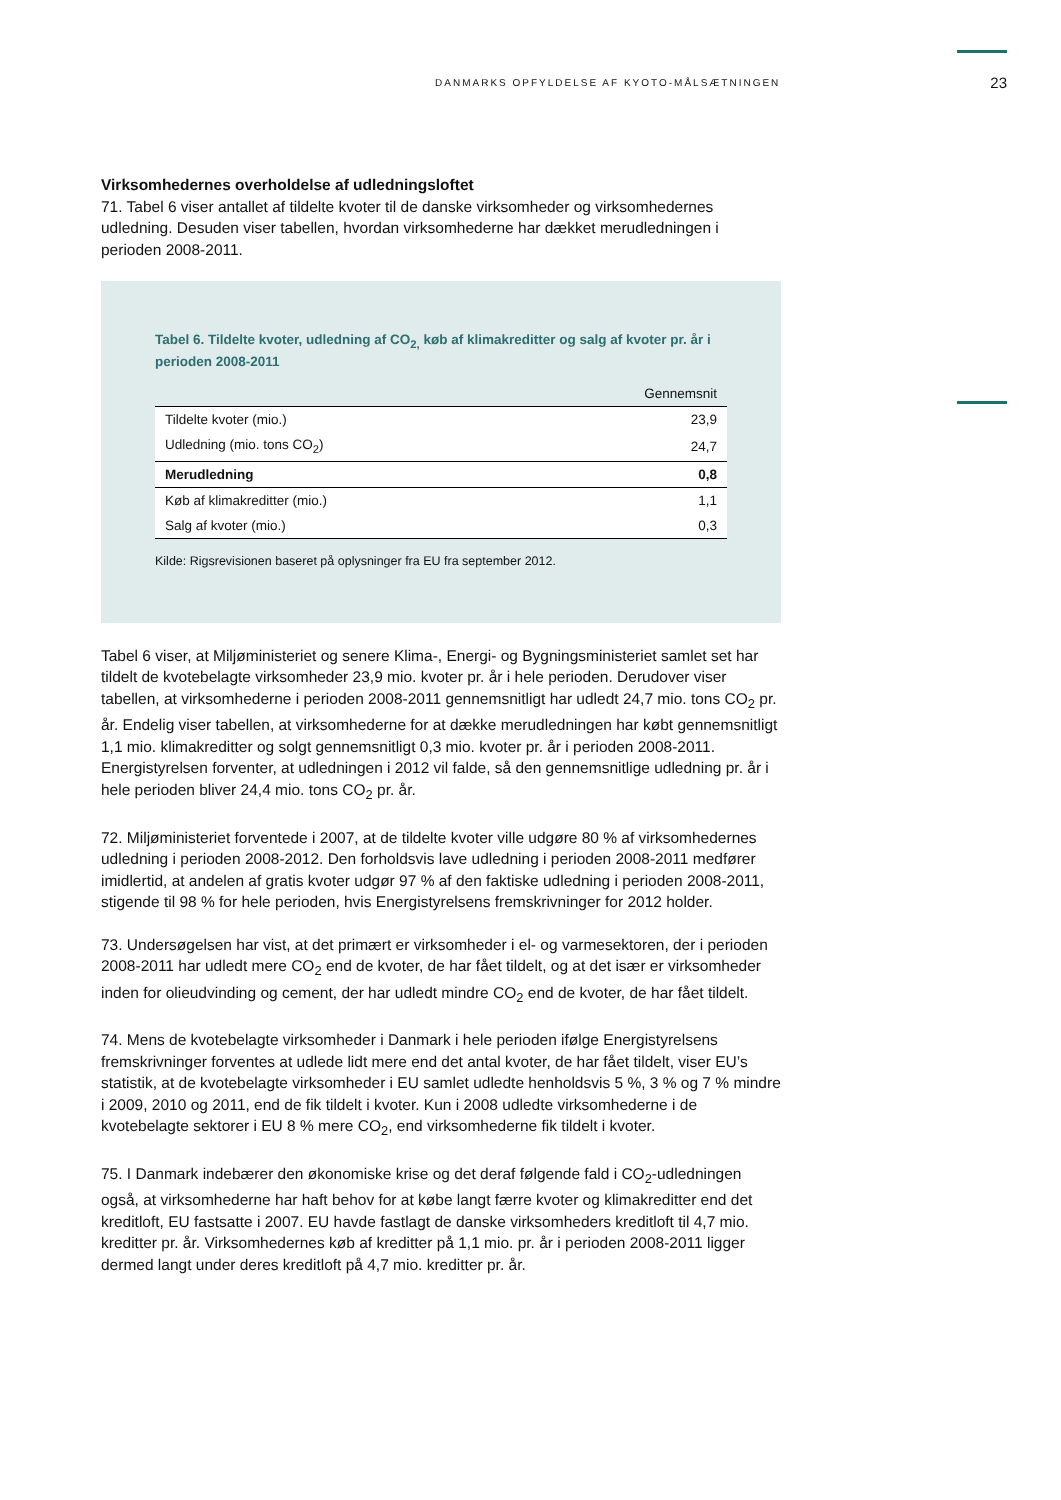DANMARKS OPFYLDELSE AF KYOTO-MÅLSÆTNINGEN 23
Virksomhedernes overholdelse af udledningsloftet
71. Tabel 6 viser antallet af tildelte kvoter til de danske virksomheder og virksomhedernes udledning. Desuden viser tabellen, hvordan virksomhederne har dækket merudledningen i perioden 2008-2011.
Tabel 6. Tildelte kvoter, udledning af CO<sub>2,</sub> køb af klimakreditter og salg af kvoter pr. år i perioden 2008-2011
| | Gennemsnit |
| --- | --- |
| Tildelte kvoter (mio.) | 23,9 |
| Udledning (mio. tons CO<sub>2</sub>) | 24,7 |
| Merudledning | 0,8 |
| Køb af klimakreditter (mio.) | 1,1 |
| Salg af kvoter (mio.) | 0,3 |
Kilde: Rigsrevisionen baseret på oplysninger fra EU fra september 2012.
Tabel 6 viser, at Miljøministeriet og senere Klima-, Energi- og Bygningsministeriet samlet set har tildelt de kvotebelagte virksomheder 23,9 mio. kvoter pr. år i hele perioden. Derudover viser tabellen, at virksomhederne i perioden 2008-2011 gennemsnitligt har udledt 24,7 mio. tons CO<sub>2</sub> pr. år. Endelig viser tabellen, at virksomhederne for at dække merudledningen har købt gennemsnitligt 1,1 mio. klimakreditter og solgt gennemsnitligt 0,3 mio. kvoter pr. år i perioden 2008-2011. Energistyrelsen forventer, at udledningen i 2012 vil falde, så den gennemsnitlige udledning pr. år i hele perioden bliver 24,4 mio. tons CO<sub>2</sub> pr. år.
72. Miljøministeriet forventede i 2007, at de tildelte kvoter ville udgøre 80 % af virksomhedernes udledning i perioden 2008-2012. Den forholdsvis lave udledning i perioden 2008-2011 medfører imidlertid, at andelen af gratis kvoter udgør 97 % af den faktiske udledning i perioden 2008-2011, stigende til 98 % for hele perioden, hvis Energistyrelsens fremskrivninger for 2012 holder.
73. Undersøgelsen har vist, at det primært er virksomheder i el- og varmesektoren, der i perioden 2008-2011 har udledt mere CO<sub>2</sub> end de kvoter, de har fået tildelt, og at det især er virksomheder inden for olieudvinding og cement, der har udledt mindre CO<sub>2</sub> end de kvoter, de har fået tildelt.
74. Mens de kvotebelagte virksomheder i Danmark i hele perioden ifølge Energistyrelsens fremskrivninger forventes at udlede lidt mere end det antal kvoter, de har fået tildelt, viser EU’s statistik, at de kvotebelagte virksomheder i EU samlet udledte henholdsvis 5 %, 3 % og 7 % mindre i 2009, 2010 og 2011, end de fik tildelt i kvoter. Kun i 2008 udledte virksomhederne i de kvotebelagte sektorer i EU 8 % mere CO<sub>2</sub>, end virksomhederne fik tildelt i kvoter.
75. I Danmark indebærer den økonomiske krise og det deraf følgende fald i CO<sub>2</sub>-udledningen også, at virksomhederne har haft behov for at købe langt færre kvoter og klimakreditter end det kreditloft, EU fastsatte i 2007. EU havde fastlagt de danske virksomheders kreditloft til 4,7 mio. kreditter pr. år. Virksomhedernes køb af kreditter på 1,1 mio. pr. år i perioden 2008-2011 ligger dermed langt under deres kreditloft på 4,7 mio. kreditter pr. år.